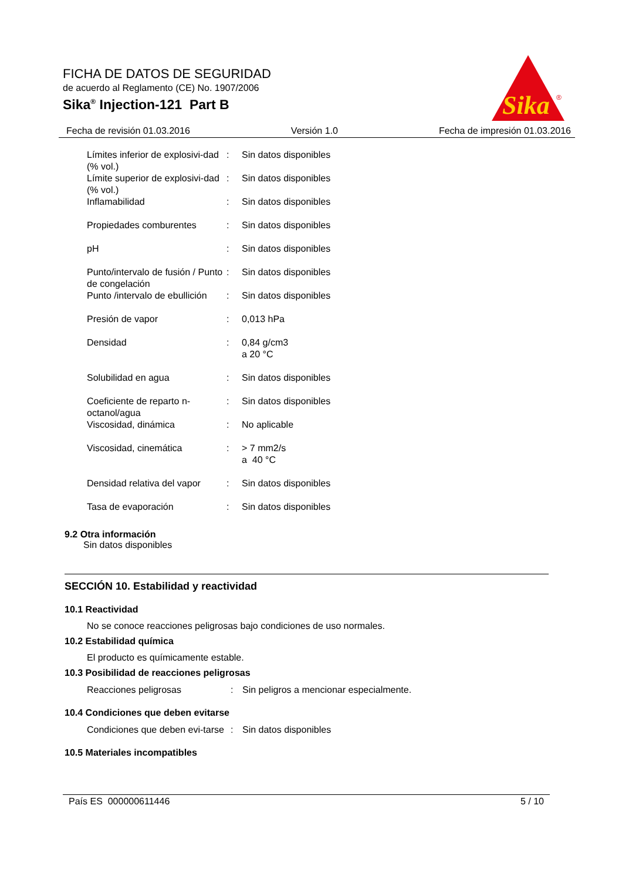FICHA DE DATOS DE SEGURIDAD
de acuerdo al Reglamento (CE) No. 1907/2006
Sika<sup>®</sup> Injection-121 Part B
Sika
®
Fecha de revisión 01.03.2016 Versión 1.0 Fecha de impresión 01.03.2016
| Límites inferior de explosivi-dad (% vol.) | : | Sin datos disponibles |
| Límite superior de explosivi-dad (% vol.) | : | Sin datos disponibles |
| Inflamabilidad | : | Sin datos disponibles |
| Propiedades comburentes | : | Sin datos disponibles |
| pH | : | Sin datos disponibles |
| Punto/intervalo de fusión / Punto de congelación | : | Sin datos disponibles |
| Punto /intervalo de ebullición | : | Sin datos disponibles |
| Presión de vapor | : | 0,013 hPa |
| Densidad | : | 0,84 g/cm3 a 20 °C |
| Solubilidad en agua | : | Sin datos disponibles |
| Coeficiente de reparto n-octanol/agua | : | Sin datos disponibles |
| Viscosidad, dinámica | : | No aplicable |
| Viscosidad, cinemática | : | > 7 mm2/s a 40 °C |
| Densidad relativa del vapor | : | Sin datos disponibles |
| Tasa de evaporación | : | Sin datos disponibles |
9.2 Otra información
Sin datos disponibles
SECCIÓN 10. Estabilidad y reactividad
10.1 Reactividad
No se conoce reacciones peligrosas bajo condiciones de uso normales.
10.2 Estabilidad química
El producto es químicamente estable.
10.3 Posibilidad de reacciones peligrosas
| Reacciones peligrosas | : | Sin peligros a mencionar especialmente. |
10.4 Condiciones que deben evitarse
| Condiciones que deben evi-tarse | : | Sin datos disponibles |
10.5 Materiales incompatibles
País ES 000000611446 5 / 10